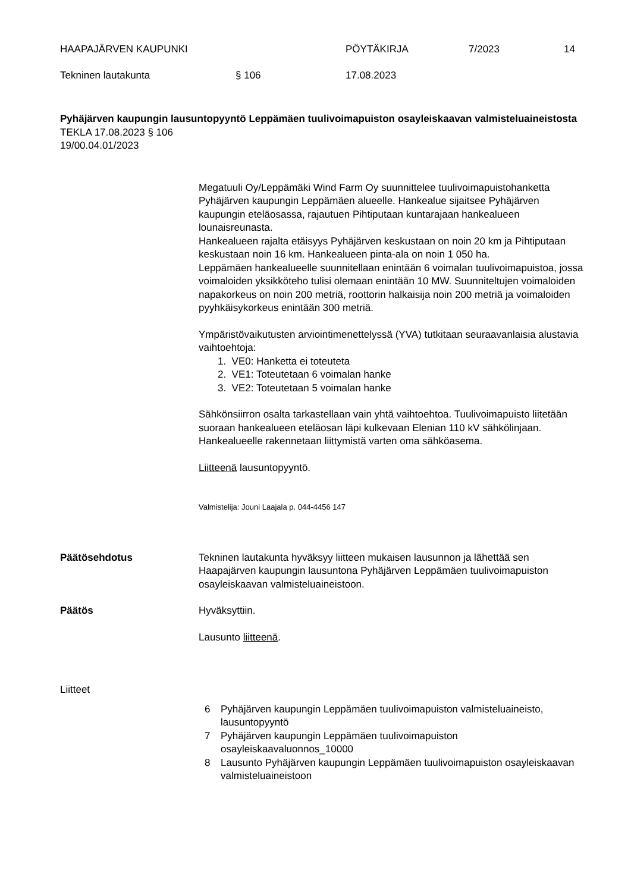HAAPAJÄRVEN KAUPUNKI PÖYTÄKIRJA 7/2023 14
Tekninen lautakunta § 106 17.08.2023
Pyhäjärven kaupungin lausuntopyyntö Leppämäen tuulivoimapuiston osayleiskaavan valmisteluaineistosta
TEKLA 17.08.2023 § 106
19/00.04.01/2023
Megatuuli Oy/Leppämäki Wind Farm Oy suunnittelee tuulivoimapuistohanketta Pyhäjärven kaupungin Leppämäen alueelle. Hankealue sijaitsee Pyhäjärven kaupungin eteläosassa, rajautuen Pihtiputaan kuntarajaan hankealueen lounaisreunasta.
Hankealueen rajalta etäisyys Pyhäjärven keskustaan on noin 20 km ja Pihtiputaan keskustaan noin 16 km. Hankealueen pinta-ala on noin 1 050 ha.
Leppämäen hankealueelle suunnitellaan enintään 6 voimalan tuulivoimapuistoa, jossa voimaloiden yksikköteho tulisi olemaan enintään 10 MW. Suunniteltujen voimaloiden napakorkeus on noin 200 metriä, roottorin halkaisija noin 200 metriä ja voimaloiden pyyhkäisykorkeus enintään 300 metriä.
Ympäristövaikutusten arviointimenettelyssä (YVA) tutkitaan seuraavanlaisia alustavia vaihtoehtoja:
1. VE0: Hanketta ei toteuteta
2. VE1: Toteutetaan 6 voimalan hanke
3. VE2: Toteutetaan 5 voimalan hanke
Sähkönsiirron osalta tarkastellaan vain yhtä vaihtoehtoa. Tuulivoimapuisto liitetään suoraan hankealueen eteläosan läpi kulkevaan Elenian 110 kV sähkölinjaan. Hankealueelle rakennetaan liittymistä varten oma sähköasema.
Liitteenä lausuntopyyntö.
Valmistelija: Jouni Laajala p. 044-4456 147
Päätösehdotus Tekninen lautakunta hyväksyy liitteen mukaisen lausunnon ja lähettää sen Haapajärven kaupungin lausuntona Pyhäjärven Leppämäen tuulivoimapuiston osayleiskaavan valmisteluaineistoon.
Päätös Hyväksyttiin.
Lausunto liitteenä.
Liitteet
6 Pyhäjärven kaupungin Leppämäen tuulivoimapuiston valmisteluaineisto, lausuntopyyntö
7 Pyhäjärven kaupungin Leppämäen tuulivoimapuiston osayleiskaavaluonnos_10000
8 Lausunto Pyhäjärven kaupungin Leppämäen tuulivoimapuiston osayleiskaavan valmisteluaineistoon